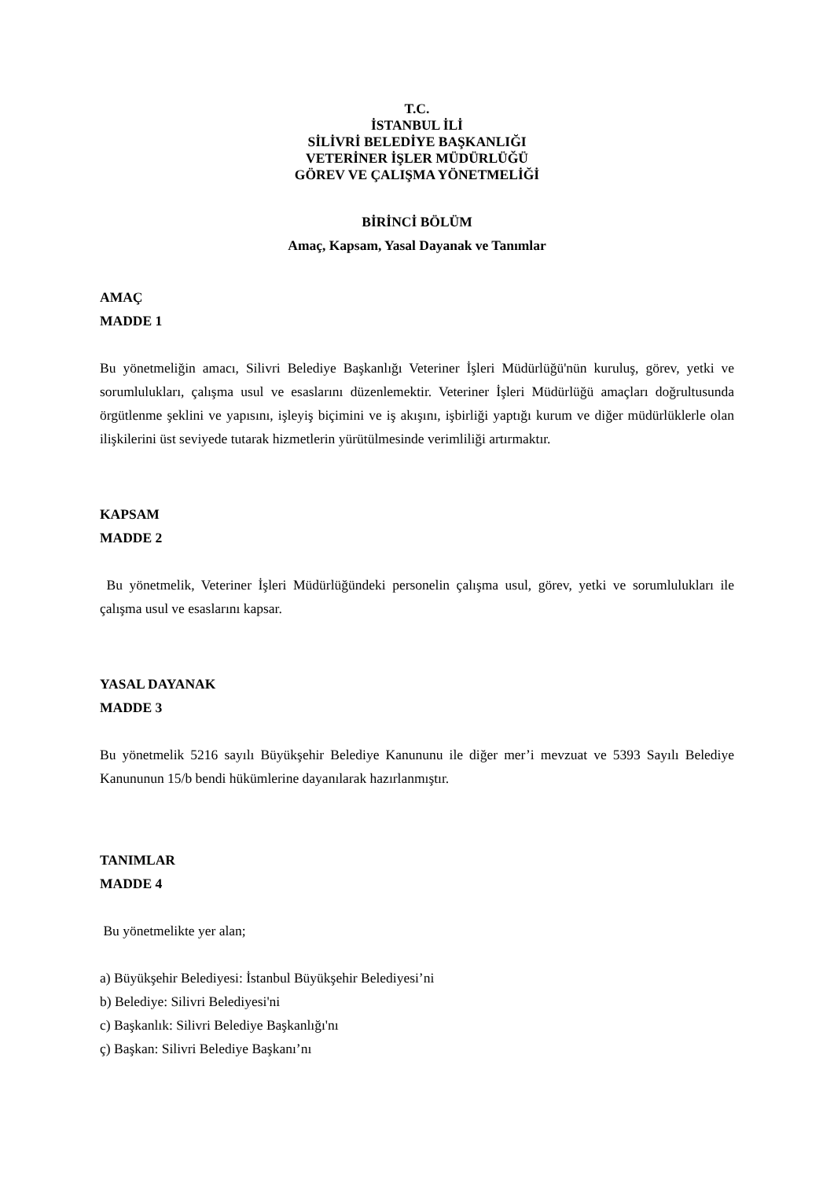T.C.
İSTANBUL İLİ
SİLİVRİ BELEDİYE BAŞKANLIĞI
VETERİNER İŞLER MÜDÜRLÜĞÜ
GÖREV VE ÇALIŞMA YÖNETMELİĞİ
BİRİNCİ BÖLÜM
Amaç, Kapsam, Yasal Dayanak ve Tanımlar
AMAÇ
MADDE 1
Bu yönetmeliğin amacı, Silivri Belediye Başkanlığı Veteriner İşleri Müdürlüğü'nün kuruluş, görev, yetki ve sorumlulukları, çalışma usul ve esaslarını düzenlemektir. Veteriner İşleri Müdürlüğü amaçları doğrultusunda örgütlenme şeklini ve yapısını, işleyiş biçimini ve iş akışını, işbirliği yaptığı kurum ve diğer müdürlüklerle olan ilişkilerini üst seviyede tutarak hizmetlerin yürütülmesinde verimliliği artırmaktır.
KAPSAM
MADDE 2
Bu yönetmelik, Veteriner İşleri Müdürlüğündeki personelin çalışma usul, görev, yetki ve sorumlulukları ile çalışma usul ve esaslarını kapsar.
YASAL DAYANAK
MADDE 3
Bu yönetmelik 5216 sayılı Büyükşehir Belediye Kanununu ile diğer mer’i mevzuat ve 5393 Sayılı Belediye Kanununun 15/b bendi hükümlerine dayanılarak hazırlanmıştır.
TANIMLAR
MADDE 4
Bu yönetmelikte yer alan;
a) Büyükşehir Belediyesi: İstanbul Büyükşehir Belediyesi’ni
b) Belediye: Silivri Belediyesi'ni
c) Başkanlık: Silivri Belediye Başkanlığı'nı
ç) Başkan: Silivri Belediye Başkanı’nı